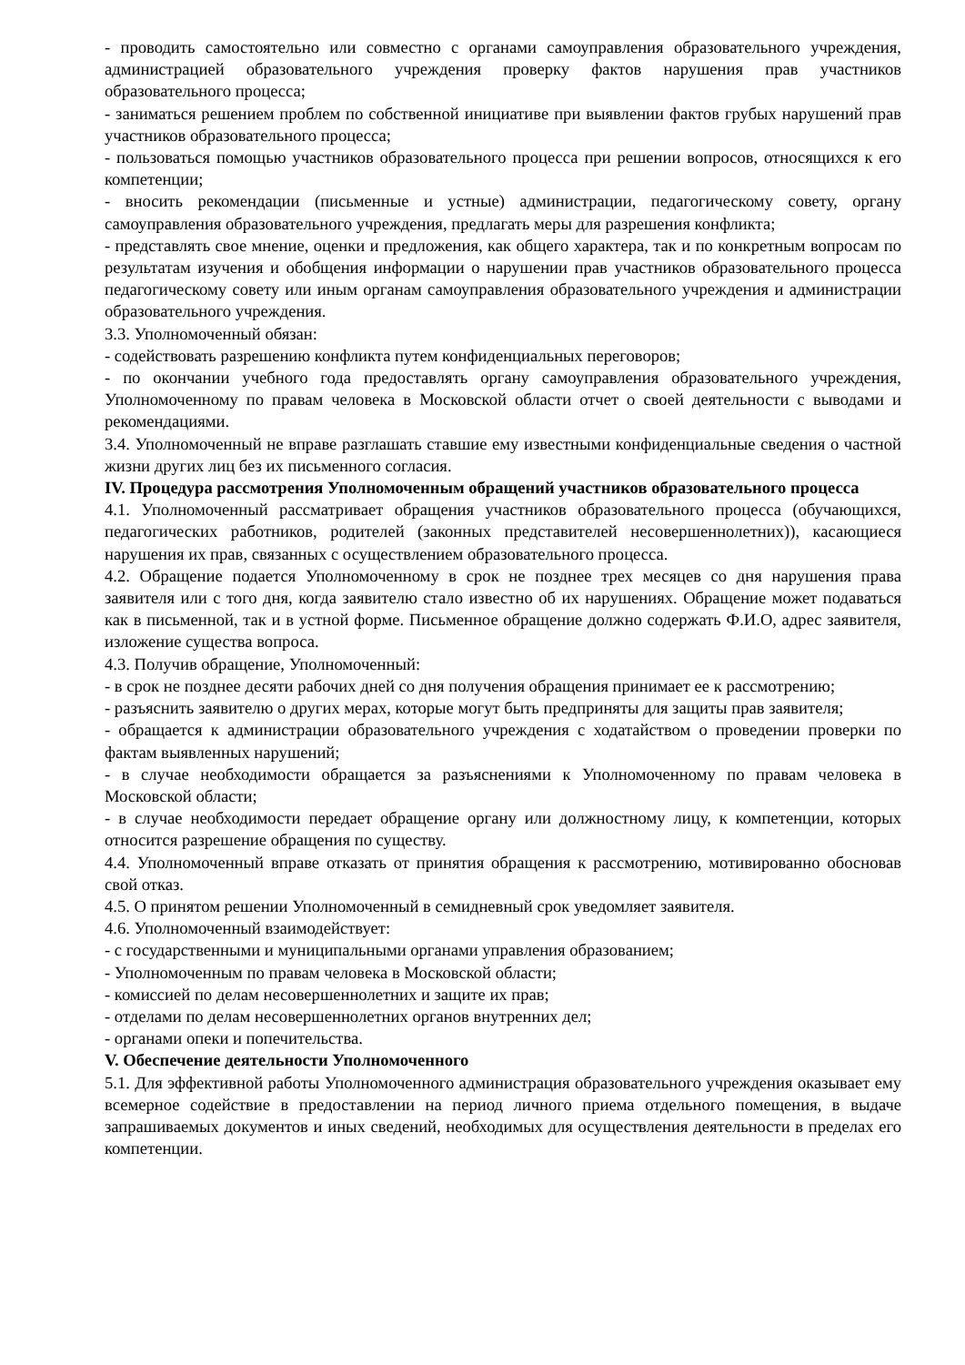- проводить самостоятельно или совместно с органами самоуправления образовательного учреждения, администрацией образовательного учреждения проверку фактов нарушения прав участников образовательного процесса;
- заниматься решением проблем по собственной инициативе при выявлении фактов грубых нарушений прав участников образовательного процесса;
- пользоваться помощью участников образовательного процесса при решении вопросов, относящихся к его компетенции;
- вносить рекомендации (письменные и устные) администрации, педагогическому совету, органу самоуправления образовательного учреждения, предлагать меры для разрешения конфликта;
- представлять свое мнение, оценки и предложения, как общего характера, так и по конкретным вопросам по результатам изучения и обобщения информации о нарушении прав участников образовательного процесса педагогическому совету или иным органам самоуправления образовательного учреждения и администрации образовательного учреждения.
3.3. Уполномоченный обязан:
- содействовать разрешению конфликта путем конфиденциальных переговоров;
- по окончании учебного года предоставлять органу самоуправления образовательного учреждения, Уполномоченному по правам человека в Московской области отчет о своей деятельности с выводами и рекомендациями.
3.4. Уполномоченный не вправе разглашать ставшие ему известными конфиденциальные сведения о частной жизни других лиц без их письменного согласия.
IV. Процедура рассмотрения Уполномоченным обращений участников образовательного процесса
4.1. Уполномоченный рассматривает обращения участников образовательного процесса (обучающихся, педагогических работников, родителей (законных представителей несовершеннолетних)), касающиеся нарушения их прав, связанных с осуществлением образовательного процесса.
4.2. Обращение подается Уполномоченному в срок не позднее трех месяцев со дня нарушения права заявителя или с того дня, когда заявителю стало известно об их нарушениях. Обращение может подаваться как в письменной, так и в устной форме. Письменное обращение должно содержать Ф.И.О, адрес заявителя, изложение существа вопроса.
4.3. Получив обращение, Уполномоченный:
- в срок не позднее десяти рабочих дней со дня получения обращения принимает ее к рассмотрению;
- разъяснить заявителю о других мерах, которые могут быть предприняты для защиты прав заявителя;
- обращается к администрации образовательного учреждения с ходатайством о проведении проверки по фактам выявленных нарушений;
- в случае необходимости обращается за разъяснениями к Уполномоченному по правам человека в Московской области;
- в случае необходимости передает обращение органу или должностному лицу, к компетенции, которых относится разрешение обращения по существу.
4.4. Уполномоченный вправе отказать от принятия обращения к рассмотрению, мотивированно обосновав свой отказ.
4.5. О принятом решении Уполномоченный в семидневный срок уведомляет заявителя.
4.6. Уполномоченный взаимодействует:
- с государственными и муниципальными органами управления образованием;
- Уполномоченным по правам человека в Московской области;
- комиссией по делам несовершеннолетних и защите их прав;
- отделами по делам несовершеннолетних органов внутренних дел;
- органами опеки и попечительства.
V. Обеспечение деятельности Уполномоченного
5.1. Для эффективной работы Уполномоченного администрация образовательного учреждения оказывает ему всемерное содействие в предоставлении на период личного приема отдельного помещения, в выдаче запрашиваемых документов и иных сведений, необходимых для осуществления деятельности в пределах его компетенции.